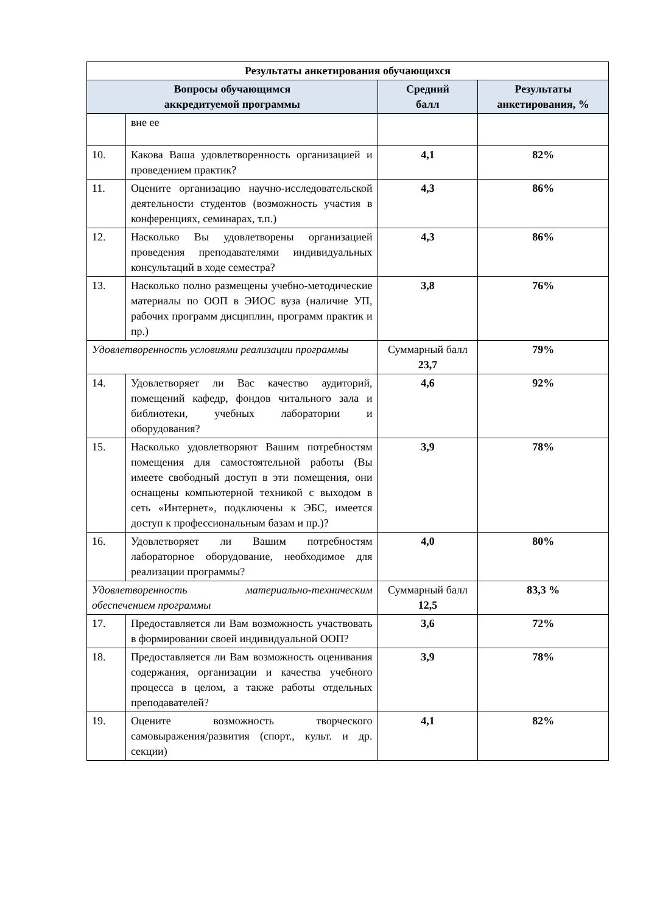| Результаты анкетирования обучающихся | | | |
| --- | --- | --- | --- |
| Вопросы обучающимся аккредитуемой программы | | Средний балл | Результаты анкетирования, % |
| | вне ее | | |
| 10. | Какова Ваша удовлетворенность организацией и проведением практик? | 4,1 | 82% |
| 11. | Оцените организацию научно-исследовательской деятельности студентов (возможность участия в конференциях, семинарах, т.п.) | 4,3 | 86% |
| 12. | Насколько Вы удовлетворены организацией проведения преподавателями индивидуальных консультаций в ходе семестра? | 4,3 | 86% |
| 13. | Насколько полно размещены учебно-методические материалы по ООП в ЭИОС вуза (наличие УП, рабочих программ дисциплин, программ практик и пр.) | 3,8 | 76% |
| Удовлетворенность условиями реализации программы | | Суммарный балл 23,7 | 79% |
| 14. | Удовлетворяет ли Вас качество аудиторий, помещений кафедр, фондов читального зала и библиотеки, учебных лаборатории и оборудования? | 4,6 | 92% |
| 15. | Насколько удовлетворяют Вашим потребностям помещения для самостоятельной работы (Вы имеете свободный доступ в эти помещения, они оснащены компьютерной техникой с выходом в сеть «Интернет», подключены к ЭБС, имеется доступ к профессиональным базам и пр.)? | 3,9 | 78% |
| 16. | Удовлетворяет ли Вашим потребностям лабораторное оборудование, необходимое для реализации программы? | 4,0 | 80% |
| Удовлетворенность материально-техническим обеспечением программы | | Суммарный балл 12,5 | 83,3 % |
| 17. | Предоставляется ли Вам возможность участвовать в формировании своей индивидуальной ООП? | 3,6 | 72% |
| 18. | Предоставляется ли Вам возможность оценивания содержания, организации и качества учебного процесса в целом, а также работы отдельных преподавателей? | 3,9 | 78% |
| 19. | Оцените возможность творческого самовыражения/развития (спорт., культ. и др. секции) | 4,1 | 82% |